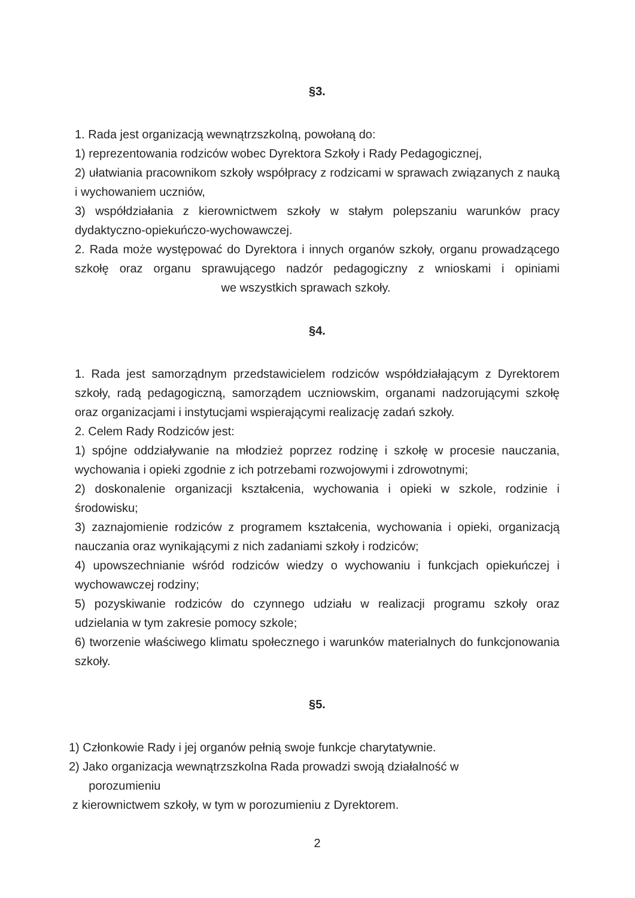§3.
1. Rada jest organizacją wewnątrzszkolną, powołaną do:
1) reprezentowania rodziców wobec Dyrektora Szkoły i Rady Pedagogicznej,
2) ułatwiania pracownikom szkoły współpracy z rodzicami w sprawach związanych z nauką i wychowaniem uczniów,
3) współdziałania z kierownictwem szkoły w stałym polepszaniu warunków pracy dydaktyczno-opiekuńczo-wychowawczej.
2. Rada może występować do Dyrektora i innych organów szkoły, organu prowadzącego szkołę oraz organu sprawującego nadzór pedagogiczny z wnioskami i opiniami we wszystkich sprawach szkoły.
§4.
1. Rada jest samorządnym przedstawicielem rodziców współdziałającym z Dyrektorem szkoły, radą pedagogiczną, samorządem uczniowskim, organami nadzorującymi szkołę oraz organizacjami i instytucjami wspierającymi realizację zadań szkoły.
2. Celem Rady Rodziców jest:
1) spójne oddziaływanie na młodzież poprzez rodzinę i szkołę w procesie nauczania, wychowania i opieki zgodnie z ich potrzebami rozwojowymi i zdrowotnymi;
2) doskonalenie organizacji kształcenia, wychowania i opieki w szkole, rodzinie i środowisku;
3) zaznajomienie rodziców z programem kształcenia, wychowania i opieki, organizacją nauczania oraz wynikającymi z nich zadaniami szkoły i rodziców;
4) upowszechnianie wśród rodziców wiedzy o wychowaniu i funkcjach opiekuńczej i wychowawczej rodziny;
5) pozyskiwanie rodziców do czynnego udziału w realizacji programu szkoły oraz udzielania w tym zakresie pomocy szkole;
6) tworzenie właściwego klimatu społecznego i warunków materialnych do funkcjonowania szkoły.
§5.
1) Członkowie Rady i jej organów pełnią swoje funkcje charytatywnie.
2) Jako organizacja wewnątrzszkolna Rada prowadzi swoją działalność w
porozumieniu
z kierownictwem szkoły, w tym w porozumieniu z Dyrektorem.
2